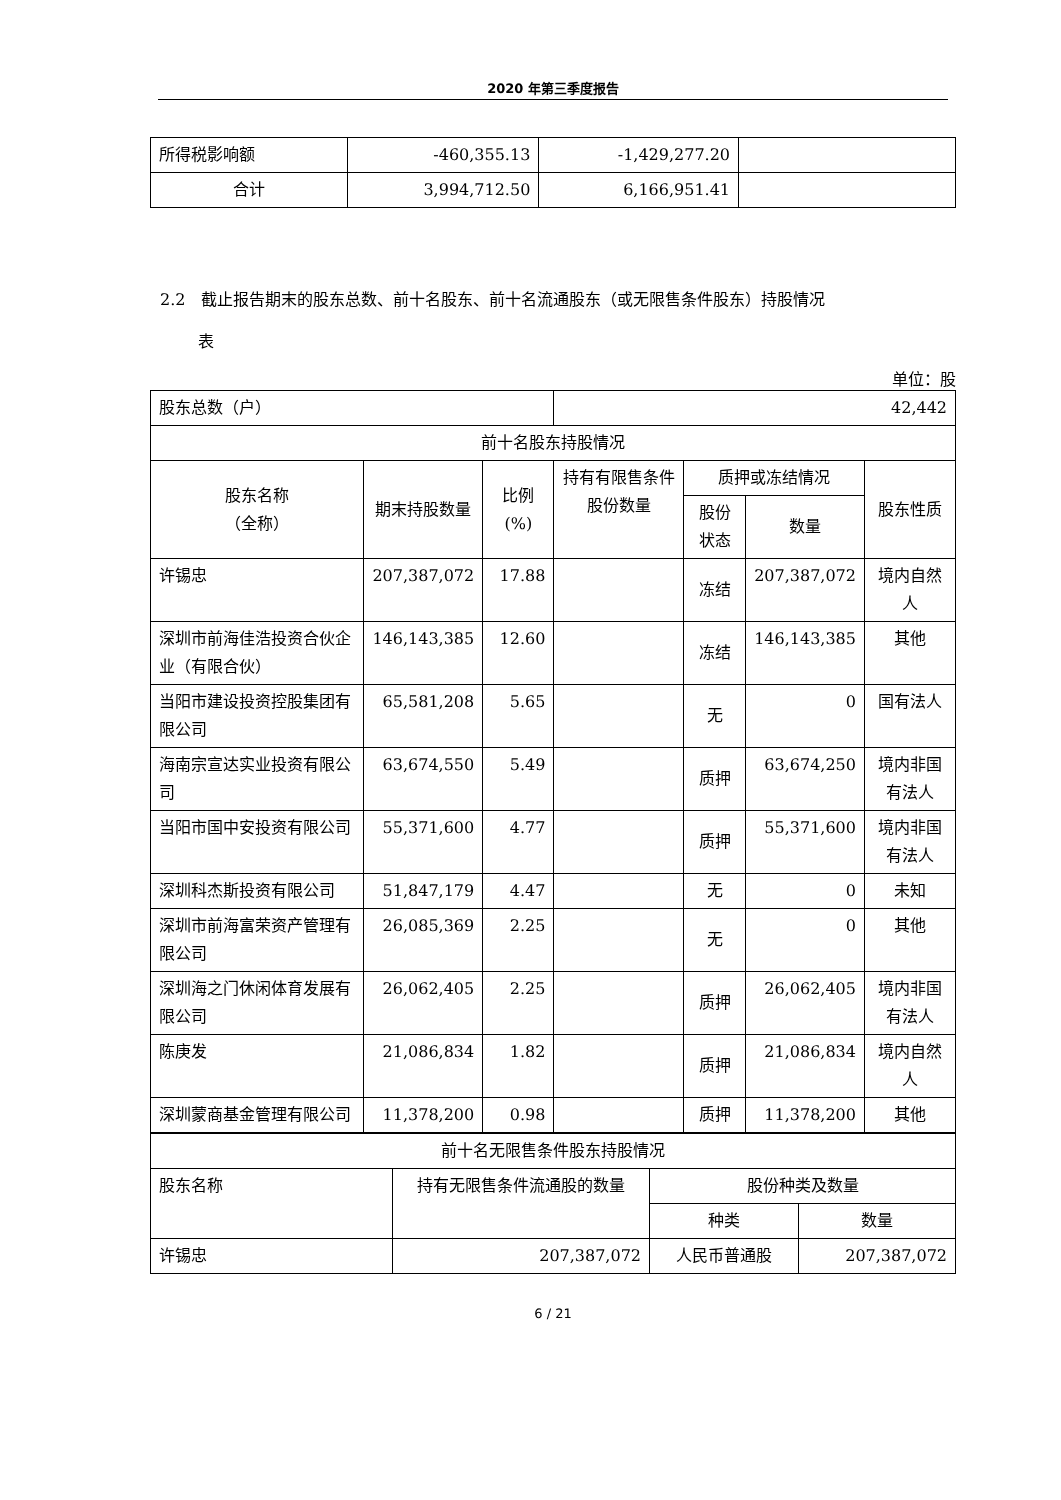2020 年第三季度报告
| 所得税影响额 | -460,355.13 | -1,429,277.20 | |
| 合计 | 3,994,712.50 | 6,166,951.41 | |
2.2　截止报告期末的股东总数、前十名股东、前十名流通股东（或无限售条件股东）持股情况
表
单位：股
| 股东总数（户） | | | 42,442 | | | |
| 前十名股东持股情况 | | | | | | |
| 股东名称 （全称） | 期末持股数量 | 比例(%) | 持有有限售条件股份数量 | 质押或冻结情况 | | 股东性质 |
| | | | | 股份状态 | 数量 | |
| 许锡忠 | 207,387,072 | 17.88 | | 冻结 | 207,387,072 | 境内自然人 |
| 深圳市前海佳浩投资合伙企业（有限合伙） | 146,143,385 | 12.60 | | 冻结 | 146,143,385 | 其他 |
| 当阳市建设投资控股集团有限公司 | 65,581,208 | 5.65 | | 无 | 0 | 国有法人 |
| 海南宗宣达实业投资有限公司 | 63,674,550 | 5.49 | | 质押 | 63,674,250 | 境内非国有法人 |
| 当阳市国中安投资有限公司 | 55,371,600 | 4.77 | | 质押 | 55,371,600 | 境内非国有法人 |
| 深圳科杰斯投资有限公司 | 51,847,179 | 4.47 | | 无 | 0 | 未知 |
| 深圳市前海富荣资产管理有限公司 | 26,085,369 | 2.25 | | 无 | 0 | 其他 |
| 深圳海之门休闲体育发展有限公司 | 26,062,405 | 2.25 | | 质押 | 26,062,405 | 境内非国有法人 |
| 陈庚发 | 21,086,834 | 1.82 | | 质押 | 21,086,834 | 境内自然人 |
| 深圳蒙商基金管理有限公司 | 11,378,200 | 0.98 | | 质押 | 11,378,200 | 其他 |
| 前十名无限售条件股东持股情况 | | | |
| 股东名称 | 持有无限售条件流通股的数量 | 股份种类及数量 | |
| | | 种类 | 数量 |
| 许锡忠 | 207,387,072 | 人民币普通股 | 207,387,072 |
6 / 21